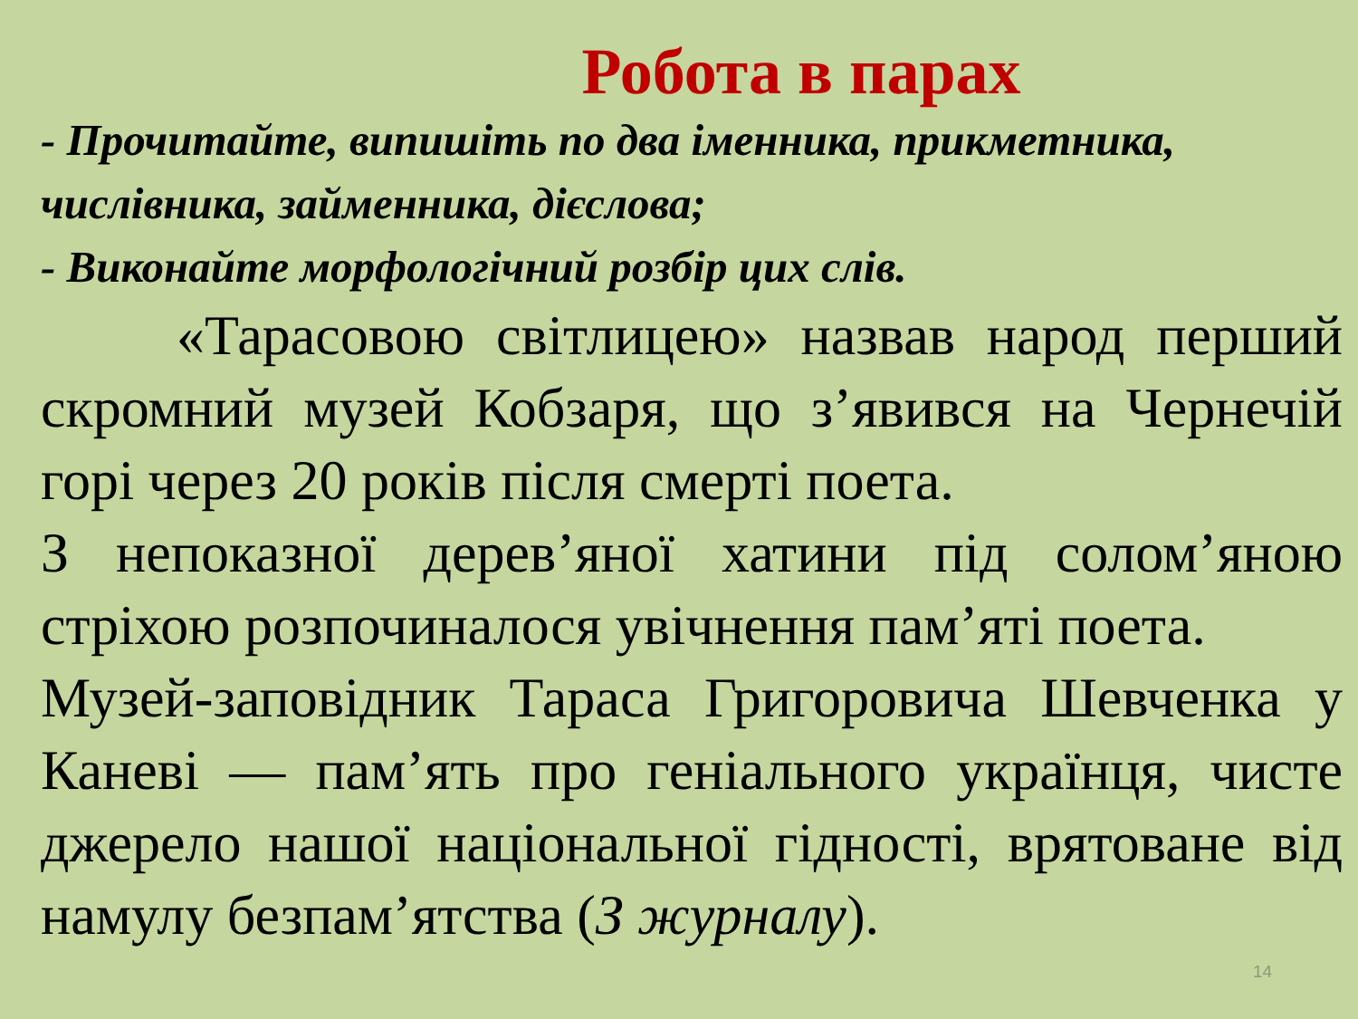Робота в парах
- Прочитайте, випишіть по два іменника, прикметника, числівника, займенника, дієслова;
- Виконайте морфологічний розбір цих слів.
«Тарасовою світлицею» назвав народ перший скромний музей Кобзаря, що з’явився на Чернечій горі через 20 років після смерті поета.
З непоказної дерев’яної хатини під солом’яною стріхою розпочиналося увічнення пам’яті поета.
Музей-заповідник Тараса Григоровича Шевченка у Каневі — пам’ять про геніального українця, чисте джерело нашої національної гідності, врятоване від намулу безпам’ятства (З журналу).
14